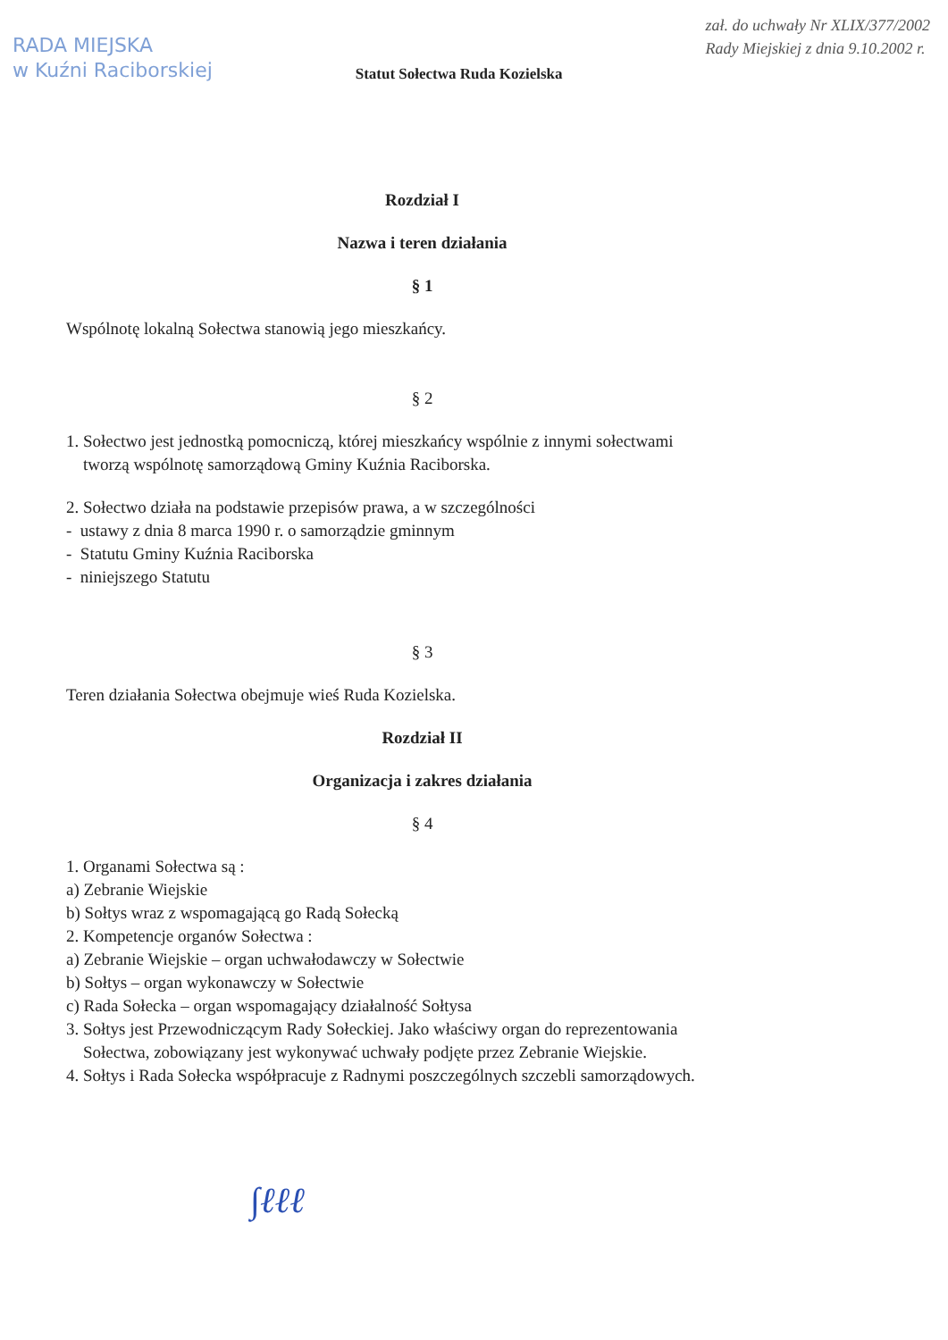RADA MIEJSKA
w Kuźni Raciborskiej
Statut Sołectwa Ruda Kozielska
zał. do uchwały Nr XLIX/377/2002
Rady Miejskiej z dnia 9.10.2002 r.
Rozdział I
Nazwa i teren działania
§ 1
Wspólnotę lokalną Sołectwa stanowią jego mieszkańcy.
§ 2
1. Sołectwo jest jednostką pomocniczą, której mieszkańcy wspólnie z innymi sołectwami
tworzą wspólnotę samorządową Gminy Kuźnia Raciborska.
2. Sołectwo działa na podstawie przepisów prawa, a w szczególności
- ustawy z dnia 8 marca 1990 r. o samorządzie gminnym
- Statutu Gminy Kuźnia Raciborska
- niniejszego Statutu
§ 3
Teren działania Sołectwa obejmuje wieś Ruda Kozielska.
Rozdział II
Organizacja i zakres działania
§ 4
1. Organami Sołectwa są :
a) Zebranie Wiejskie
b) Sołtys wraz z wspomagającą go Radą Sołecką
2. Kompetencje organów Sołectwa :
a) Zebranie Wiejskie – organ uchwałodawczy w Sołectwie
b) Sołtys – organ wykonawczy w Sołectwie
c) Rada Sołecka – organ wspomagający działalność Sołtysa
3. Sołtys jest Przewodniczącym Rady Sołeckiej. Jako właściwy organ do reprezentowania
Sołectwa, zobowiązany jest wykonywać uchwały podjęte przez Zebranie Wiejskie.
4. Sołtys i Rada Sołecka współpracuje z Radnymi poszczególnych szczebli samorządowych.
∫ℓℓℓ